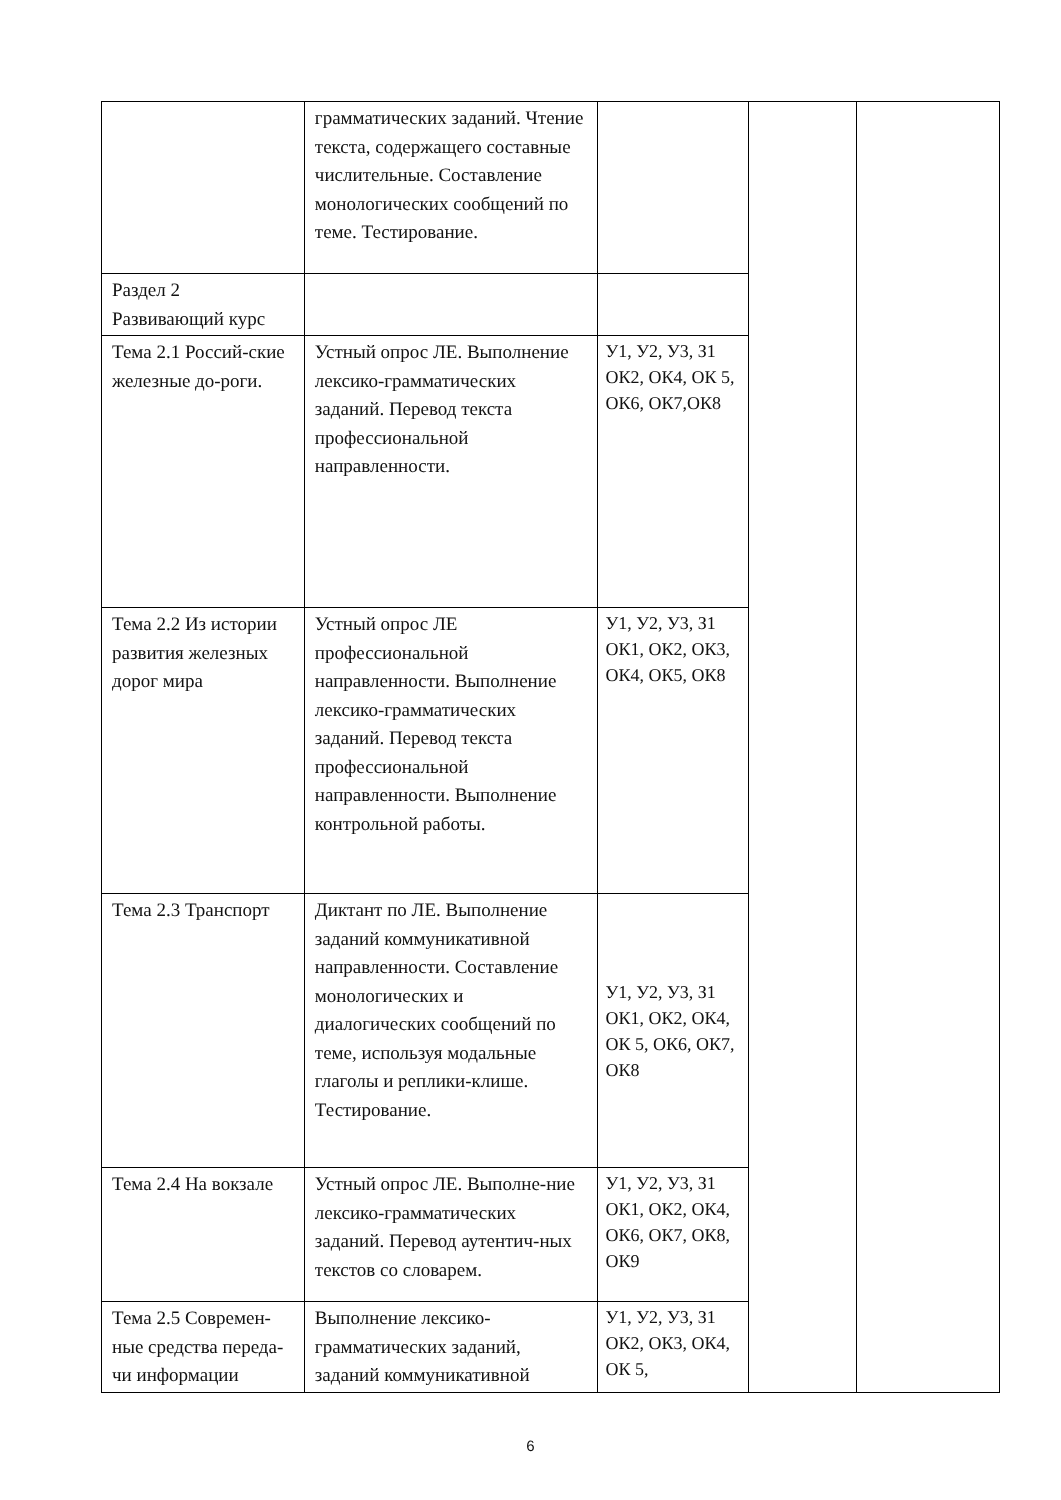| | грамматических заданий. Чтение текста, содержащего составные числительные. Составление монологических сообщений по теме. Тестирование. | | | |
| Раздел 2 Развивающий курс | | | | |
| Тема 2.1 Россий-ские железные до-роги. | Устный опрос ЛЕ. Выполнение лексико-грамматических заданий. Перевод текста профессиональной направленности. | У1, У2, У3, З1 ОК2, ОК4, ОК 5, ОК6, ОК7,ОК8 | | |
| Тема 2.2 Из истории развития железных дорог мира | Устный опрос ЛЕ профессиональной направленности. Выполнение лексико-грамматических заданий. Перевод текста профессиональной направленности. Выполнение контрольной работы. | У1, У2, У3, З1 ОК1, ОК2, ОК3, ОК4, ОК5, ОК8 | | |
| Тема 2.3 Транспорт | Диктант по ЛЕ. Выполнение заданий коммуникативной направленности. Составление монологических и диалогических сообщений по теме, используя модальные глаголы и реплики-клише. Тестирование. | У1, У2, У3, З1 ОК1, ОК2, ОК4, ОК 5, ОК6, ОК7, ОК8 | | |
| Тема 2.4 На вокзале | Устный опрос ЛЕ. Выполне-ние лексико-грамматических заданий. Перевод аутентич-ных текстов со словарем. | У1, У2, У3, З1 ОК1, ОК2, ОК4, ОК6, ОК7, ОК8, ОК9 | | |
| Тема 2.5 Современ-ные средства переда-чи информации | Выполнение лексико-грамматических заданий, заданий коммуникативной | У1, У2, У3, З1 ОК2, ОК3, ОК4, ОК 5, | | |
6